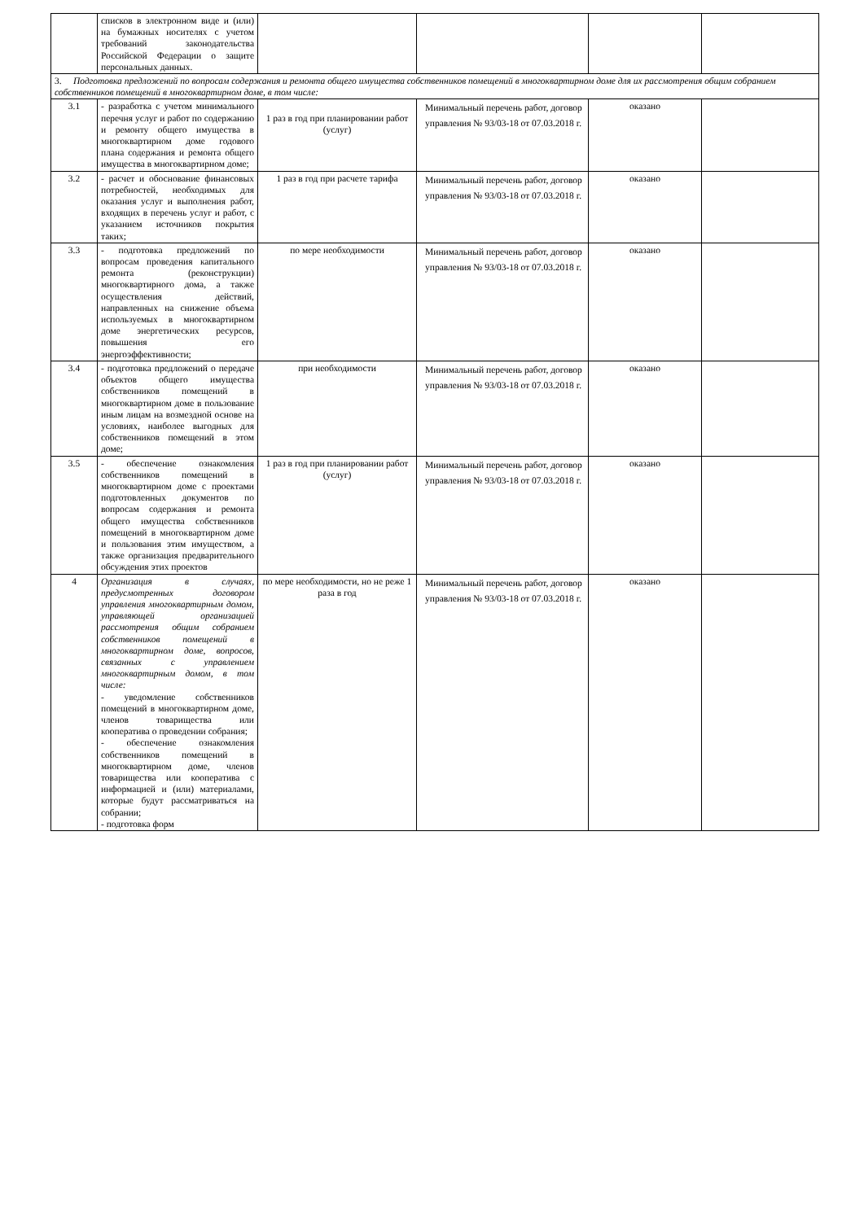| | списков в электронном виде и (или) на бумажных носителях с учетом требований законодательства Российской Федерации о защите персональных данных. | | | | |
| 3. Подготовка предложений по вопросам содержания и ремонта общего имущества собственников помещений в многоквартирном доме для их рассмотрения общим собранием собственников помещений в многоквартирном доме, в том числе: | | | | | |
| 3.1 | - разработка с учетом минимального перечня услуг и работ по содержанию и ремонту общего имущества в многоквартирном доме годового плана содержания и ремонта общего имущества в многоквартирном доме; | 1 раз в год при планировании работ (услуг) | Минимальный перечень работ, договор управления № 93/03-18 от 07.03.2018 г. | оказано | |
| 3.2 | - расчет и обоснование финансовых потребностей, необходимых для оказания услуг и выполнения работ, входящих в перечень услуг и работ, с указанием источников покрытия таких; | 1 раз в год при расчете тарифа | Минимальный перечень работ, договор управления № 93/03-18 от 07.03.2018 г. | оказано | |
| 3.3 | - подготовка предложений по вопросам проведения капитального ремонта (реконструкции) многоквартирного дома, а также осуществления действий, направленных на снижение объема используемых в многоквартирном доме энергетических ресурсов, повышения его энергоэффективности; | по мере необходимости | Минимальный перечень работ, договор управления № 93/03-18 от 07.03.2018 г. | оказано | |
| 3.4 | - подготовка предложений о передаче объектов общего имущества собственников помещений в многоквартирном доме в пользование иным лицам на возмездной основе на условиях, наиболее выгодных для собственников помещений в этом доме; | при необходимости | Минимальный перечень работ, договор управления № 93/03-18 от 07.03.2018 г. | оказано | |
| 3.5 | - обеспечение ознакомления собственников помещений в многоквартирном доме с проектами подготовленных документов по вопросам содержания и ремонта общего имущества собственников помещений в многоквартирном доме и пользования этим имуществом, а также организация предварительного обсуждения этих проектов | 1 раз в год при планировании работ (услуг) | Минимальный перечень работ, договор управления № 93/03-18 от 07.03.2018 г. | оказано | |
| 4 | Организация в случаях, предусмотренных договором управления многоквартирным домом, управляющей организацией рассмотрения общим собранием собственников помещений в многоквартирном доме, вопросов, связанных с управлением многоквартирным домом, в том числе: - уведомление собственников помещений в многоквартирном доме, членов товарищества или кооператива о проведении собрания; - обеспечение ознакомления собственников помещений в многоквартирном доме, членов товарищества или кооператива с информацией и (или) материалами, которые будут рассматриваться на собрании; - подготовка форм | по мере необходимости, но не реже 1 раза в год | Минимальный перечень работ, договор управления № 93/03-18 от 07.03.2018 г. | оказано | |